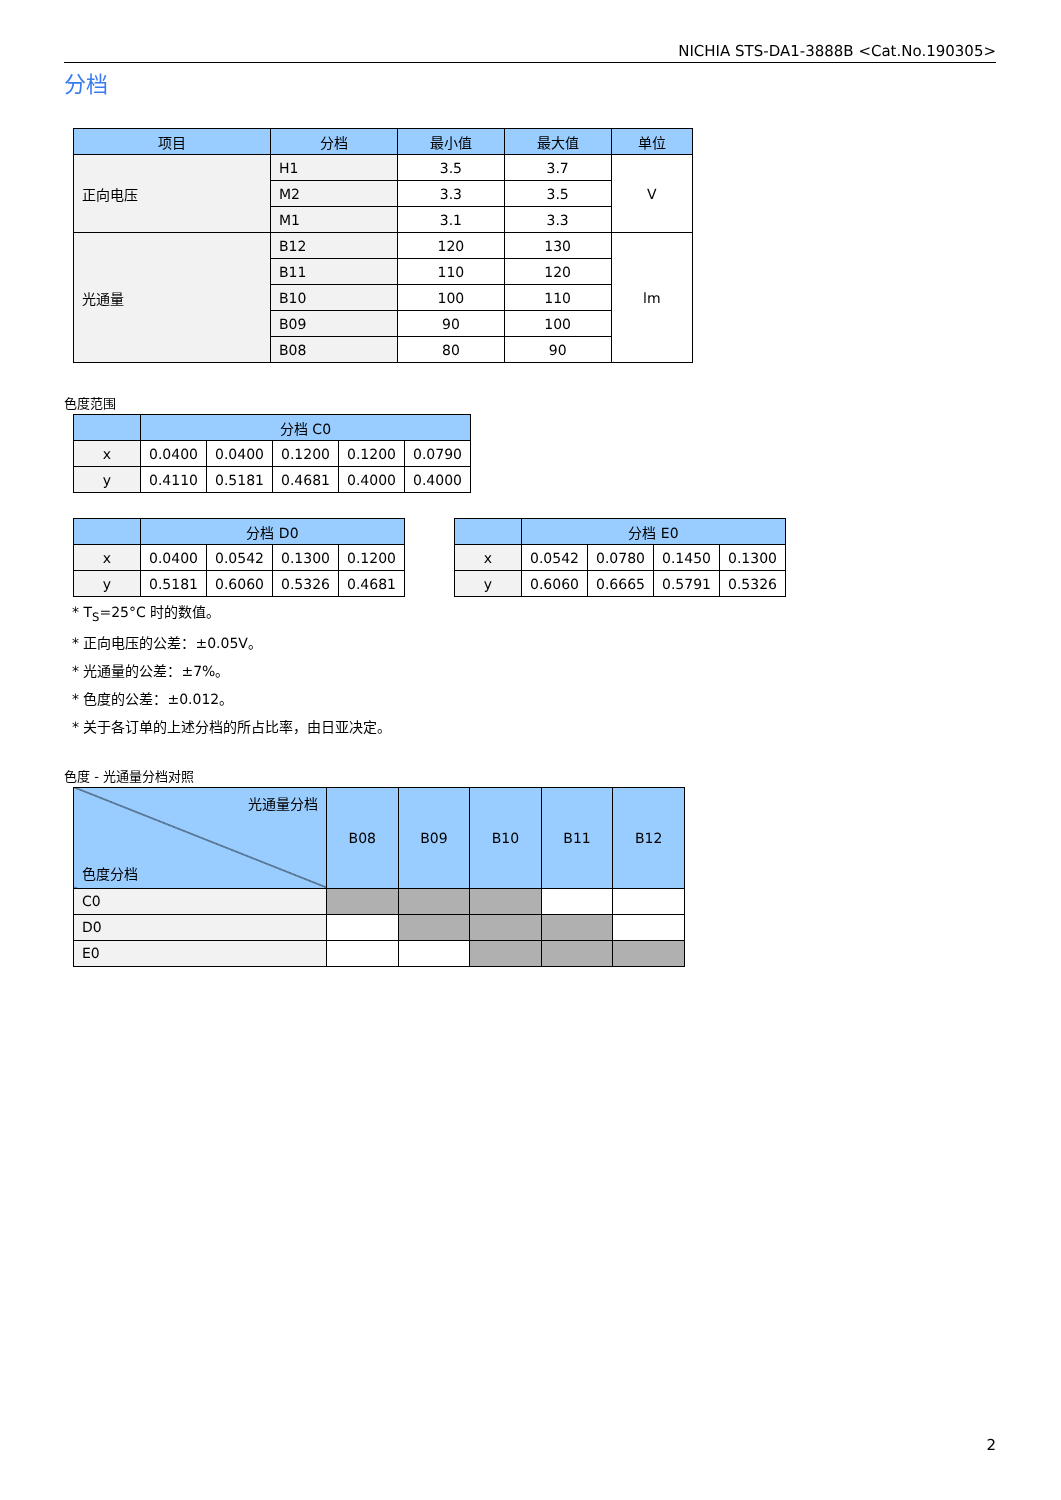NICHIA STS-DA1-3888B <Cat.No.190305>
分档
| 项目 | 分档 | 最小值 | 最大值 | 单位 |
| --- | --- | --- | --- | --- |
| 正向电压 | H1 | 3.5 | 3.7 | V |
| | M2 | 3.3 | 3.5 | |
| | M1 | 3.1 | 3.3 | |
| 光通量 | B12 | 120 | 130 | lm |
| | B11 | 110 | 120 | |
| | B10 | 100 | 110 | |
| | B09 | 90 | 100 | |
| | B08 | 80 | 90 | |
色度范围
| | 分档 C0 | | | | |
| --- | --- | --- | --- | --- | --- |
| x | 0.0400 | 0.0400 | 0.1200 | 0.1200 | 0.0790 |
| y | 0.4110 | 0.5181 | 0.4681 | 0.4000 | 0.4000 |
| | 分档 D0 | | | |
| --- | --- | --- | --- | --- |
| x | 0.0400 | 0.0542 | 0.1300 | 0.1200 |
| y | 0.5181 | 0.6060 | 0.5326 | 0.4681 |
| | 分档 E0 | | | |
| --- | --- | --- | --- | --- |
| x | 0.0542 | 0.0780 | 0.1450 | 0.1300 |
| y | 0.6060 | 0.6665 | 0.5791 | 0.5326 |
* T<sub>S</sub>=25°C 时的数值。
* 正向电压的公差：±0.05V。
* 光通量的公差：±7%。
* 色度的公差：±0.012。
* 关于各订单的上述分档的所占比率，由日亚决定。
色度 - 光通量分档对照
| 光通量分档 色度分档 | B08 | B09 | B10 | B11 | B12 |
| --- | --- | --- | --- | --- | --- |
| C0 | | | | | |
| D0 | | | | | |
| E0 | | | | | |
2